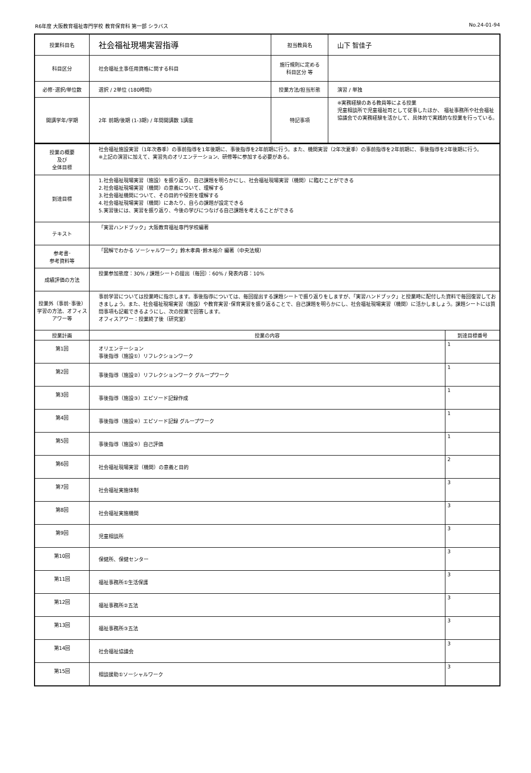R6年度 大阪教育福祉専門学校 教育保育科 第一部 シラバス No.24-01-94
| 授業科目名 | 社会福祉現場実習指導 | 担当教員名 | 山下 智佳子 |
| 科目区分 | 社会福祉主事任用資格に関する科目 | 施行規則に定める 科目区分 等 | |
| 必修･選択/単位数 | 選択 / 2単位 (180時間) | 授業方法/担当形態 | 演習 / 単独 |
| 開講学年/学期 | 2年 前期/後期 (1-3期) / 年間開講数 1講座 | 特記事項 | ※実務経験のある教員等による授業 児童相談所で児童福祉司として従事したほか、 福祉事務所や社会福祉協議会での実務経験を活かして、具体的で実践的な授業を行っている。 |
| 授業の概要 及び 全体目標 | 社会福祉施設実習（1年次春季）の事前指導を1年後期に、事後指導を2年前期に行う。また、機関実習（2年次夏季）の事前指導を2年前期に、事後指導を2年後期に行う。 ※上記の演習に加えて、実習先のオリエンテーション、研修等に参加する必要がある。 | |
| 到達目標 | 1.社会福祉現場実習（施設）を振り返り、自己課題を明らかにし、社会福祉現場実習（機関）に臨むことができる 2.社会福祉現場実習（機関）の意義について、理解する 3.社会福祉機関について、その目的や役割を理解する 4.社会福祉現場実習（機関）にあたり、自らの課題が設定できる 5.実習後には、実習を振り返り、今後の学びにつなげる自己課題を考えることができる | |
| テキスト | 「実習ハンドブック」大阪教育福祉専門学校編著 | |
| 参考書･ 参考資料等 | 「図解でわかる ソーシャルワーク」鈴木孝典･鈴木裕介 編著（中央法規） | |
| 成績評価の方法 | 授業参加態度：30% / 課題シートの提出（毎回）：60% / 発表内容：10% | |
| 授業外（事前･事後）学習の方法、オフィスアワー等 | 事前学習については授業時に指示します。事後指導については、毎回提出する課題シートで振り返りをしますが、「実習ハンドブック」と授業時に配付した資料で毎回復習しておきましょう。また、社会福祉現場実習（施設）や教育実習･保育実習を振り返ることで、自己課題を明らかにし、社会福祉現場実習（機関）に活かしましょう。課題シートには質問事項も記載できるようにし、次の授業で回答します。 オフィスアワー：授業終了後（研究室） | |
| 授業計画 | 授業の内容 | 到達目標番号 |
| 第1回 | オリエンテーション 事後指導（施設①）リフレクションワーク | 1 |
| 第2回 | 事後指導（施設②）リフレクションワーク グループワーク | 1 |
| 第3回 | 事後指導（施設③）エピソード記録作成 | 1 |
| 第4回 | 事後指導（施設④）エピソード記録 グループワーク | 1 |
| 第5回 | 事後指導（施設⑤）自己評価 | 1 |
| 第6回 | 社会福祉現場実習（機関）の意義と目的 | 2 |
| 第7回 | 社会福祉実施体制 | 3 |
| 第8回 | 社会福祉実施機関 | 3 |
| 第9回 | 児童相談所 | 3 |
| 第10回 | 保健所、保健センター | 3 |
| 第11回 | 福祉事務所①生活保護 | 3 |
| 第12回 | 福祉事務所②五法 | 3 |
| 第13回 | 福祉事務所③五法 | 3 |
| 第14回 | 社会福祉協議会 | 3 |
| 第15回 | 相談援助①ソーシャルワーク | 3 |